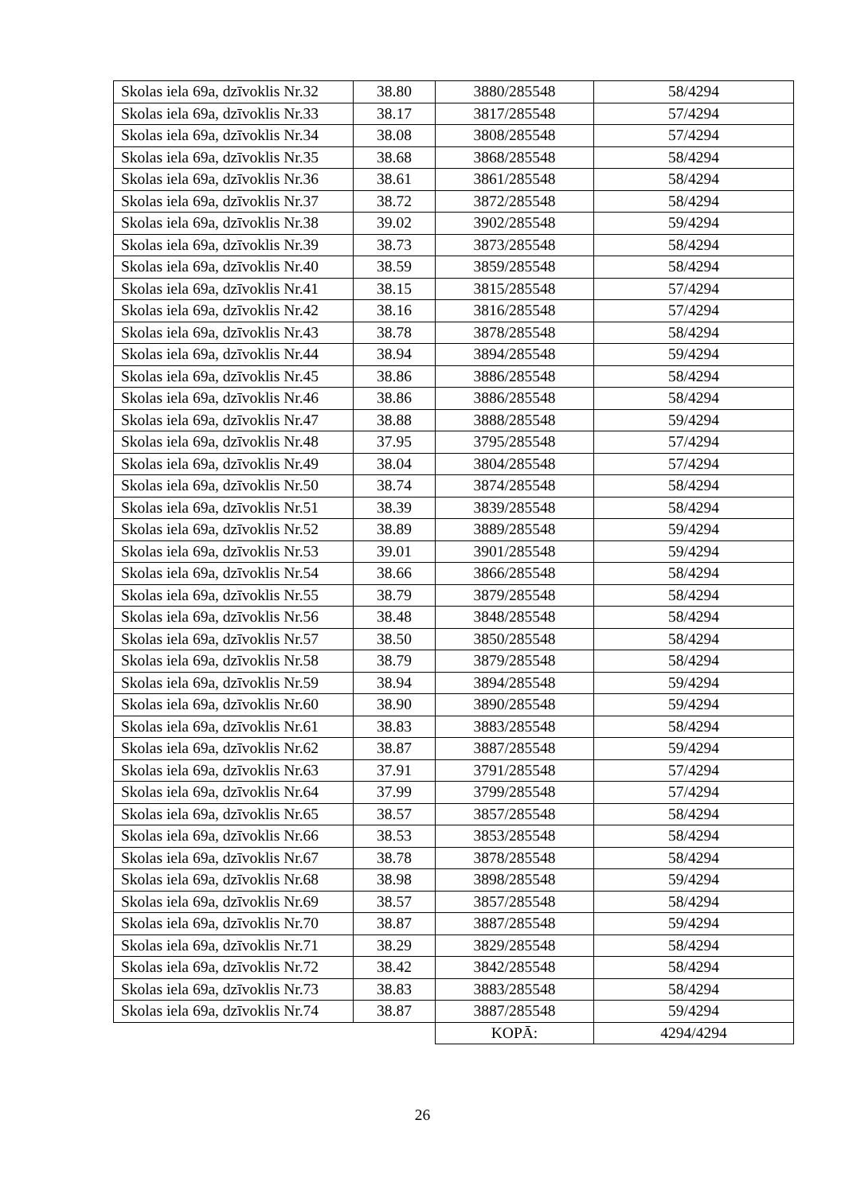| Skolas iela 69a, dzīvoklis Nr.32 | 38.80 | 3880/285548 | 58/4294 |
| Skolas iela 69a, dzīvoklis Nr.33 | 38.17 | 3817/285548 | 57/4294 |
| Skolas iela 69a, dzīvoklis Nr.34 | 38.08 | 3808/285548 | 57/4294 |
| Skolas iela 69a, dzīvoklis Nr.35 | 38.68 | 3868/285548 | 58/4294 |
| Skolas iela 69a, dzīvoklis Nr.36 | 38.61 | 3861/285548 | 58/4294 |
| Skolas iela 69a, dzīvoklis Nr.37 | 38.72 | 3872/285548 | 58/4294 |
| Skolas iela 69a, dzīvoklis Nr.38 | 39.02 | 3902/285548 | 59/4294 |
| Skolas iela 69a, dzīvoklis Nr.39 | 38.73 | 3873/285548 | 58/4294 |
| Skolas iela 69a, dzīvoklis Nr.40 | 38.59 | 3859/285548 | 58/4294 |
| Skolas iela 69a, dzīvoklis Nr.41 | 38.15 | 3815/285548 | 57/4294 |
| Skolas iela 69a, dzīvoklis Nr.42 | 38.16 | 3816/285548 | 57/4294 |
| Skolas iela 69a, dzīvoklis Nr.43 | 38.78 | 3878/285548 | 58/4294 |
| Skolas iela 69a, dzīvoklis Nr.44 | 38.94 | 3894/285548 | 59/4294 |
| Skolas iela 69a, dzīvoklis Nr.45 | 38.86 | 3886/285548 | 58/4294 |
| Skolas iela 69a, dzīvoklis Nr.46 | 38.86 | 3886/285548 | 58/4294 |
| Skolas iela 69a, dzīvoklis Nr.47 | 38.88 | 3888/285548 | 59/4294 |
| Skolas iela 69a, dzīvoklis Nr.48 | 37.95 | 3795/285548 | 57/4294 |
| Skolas iela 69a, dzīvoklis Nr.49 | 38.04 | 3804/285548 | 57/4294 |
| Skolas iela 69a, dzīvoklis Nr.50 | 38.74 | 3874/285548 | 58/4294 |
| Skolas iela 69a, dzīvoklis Nr.51 | 38.39 | 3839/285548 | 58/4294 |
| Skolas iela 69a, dzīvoklis Nr.52 | 38.89 | 3889/285548 | 59/4294 |
| Skolas iela 69a, dzīvoklis Nr.53 | 39.01 | 3901/285548 | 59/4294 |
| Skolas iela 69a, dzīvoklis Nr.54 | 38.66 | 3866/285548 | 58/4294 |
| Skolas iela 69a, dzīvoklis Nr.55 | 38.79 | 3879/285548 | 58/4294 |
| Skolas iela 69a, dzīvoklis Nr.56 | 38.48 | 3848/285548 | 58/4294 |
| Skolas iela 69a, dzīvoklis Nr.57 | 38.50 | 3850/285548 | 58/4294 |
| Skolas iela 69a, dzīvoklis Nr.58 | 38.79 | 3879/285548 | 58/4294 |
| Skolas iela 69a, dzīvoklis Nr.59 | 38.94 | 3894/285548 | 59/4294 |
| Skolas iela 69a, dzīvoklis Nr.60 | 38.90 | 3890/285548 | 59/4294 |
| Skolas iela 69a, dzīvoklis Nr.61 | 38.83 | 3883/285548 | 58/4294 |
| Skolas iela 69a, dzīvoklis Nr.62 | 38.87 | 3887/285548 | 59/4294 |
| Skolas iela 69a, dzīvoklis Nr.63 | 37.91 | 3791/285548 | 57/4294 |
| Skolas iela 69a, dzīvoklis Nr.64 | 37.99 | 3799/285548 | 57/4294 |
| Skolas iela 69a, dzīvoklis Nr.65 | 38.57 | 3857/285548 | 58/4294 |
| Skolas iela 69a, dzīvoklis Nr.66 | 38.53 | 3853/285548 | 58/4294 |
| Skolas iela 69a, dzīvoklis Nr.67 | 38.78 | 3878/285548 | 58/4294 |
| Skolas iela 69a, dzīvoklis Nr.68 | 38.98 | 3898/285548 | 59/4294 |
| Skolas iela 69a, dzīvoklis Nr.69 | 38.57 | 3857/285548 | 58/4294 |
| Skolas iela 69a, dzīvoklis Nr.70 | 38.87 | 3887/285548 | 59/4294 |
| Skolas iela 69a, dzīvoklis Nr.71 | 38.29 | 3829/285548 | 58/4294 |
| Skolas iela 69a, dzīvoklis Nr.72 | 38.42 | 3842/285548 | 58/4294 |
| Skolas iela 69a, dzīvoklis Nr.73 | 38.83 | 3883/285548 | 58/4294 |
| Skolas iela 69a, dzīvoklis Nr.74 | 38.87 | 3887/285548 | 59/4294 |
| | | KOPĀ: | 4294/4294 |
26